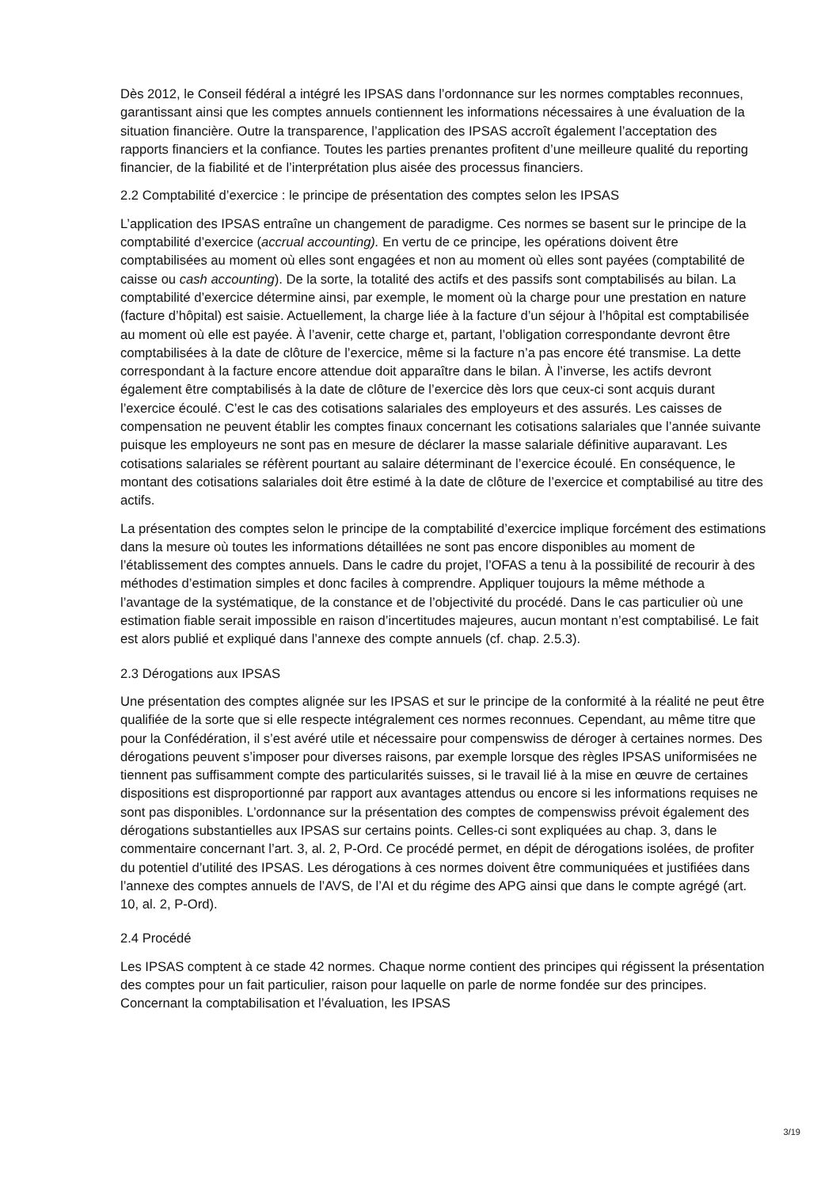Dès 2012, le Conseil fédéral a intégré les IPSAS dans l’ordonnance sur les normes comptables reconnues, garantissant ainsi que les comptes annuels contiennent les informations nécessaires à une évaluation de la situation financière. Outre la transparence, l’application des IPSAS accroît également l’acceptation des rapports financiers et la confiance. Toutes les parties prenantes profitent d’une meilleure qualité du reporting financier, de la fiabilité et de l’interprétation plus aisée des processus financiers.
2.2 Comptabilité d’exercice : le principe de présentation des comptes selon les IPSAS
L’application des IPSAS entraîne un changement de paradigme. Ces normes se basent sur le principe de la comptabilité d’exercice (accrual accounting). En vertu de ce principe, les opérations doivent être comptabilisées au moment où elles sont engagées et non au moment où elles sont payées (comptabilité de caisse ou cash accounting). De la sorte, la totalité des actifs et des passifs sont comptabilisés au bilan. La comptabilité d’exercice détermine ainsi, par exemple, le moment où la charge pour une prestation en nature (facture d’hôpital) est saisie. Actuellement, la charge liée à la facture d’un séjour à l’hôpital est comptabilisée au moment où elle est payée. À l’avenir, cette charge et, partant, l’obligation correspondante devront être comptabilisées à la date de clôture de l’exercice, même si la facture n’a pas encore été transmise. La dette correspondant à la facture encore attendue doit apparaître dans le bilan. À l’inverse, les actifs devront également être comptabilisés à la date de clôture de l’exercice dès lors que ceux-ci sont acquis durant l’exercice écoulé. C’est le cas des cotisations salariales des employeurs et des assurés. Les caisses de compensation ne peuvent établir les comptes finaux concernant les cotisations salariales que l’année suivante puisque les employeurs ne sont pas en mesure de déclarer la masse salariale définitive auparavant. Les cotisations salariales se réfèrent pourtant au salaire déterminant de l’exercice écoulé. En conséquence, le montant des cotisations salariales doit être estimé à la date de clôture de l’exercice et comptabilisé au titre des actifs.
La présentation des comptes selon le principe de la comptabilité d’exercice implique forcément des estimations dans la mesure où toutes les informations détaillées ne sont pas encore disponibles au moment de l’établissement des comptes annuels. Dans le cadre du projet, l’OFAS a tenu à la possibilité de recourir à des méthodes d’estimation simples et donc faciles à comprendre. Appliquer toujours la même méthode a l’avantage de la systématique, de la constance et de l’objectivité du procédé. Dans le cas particulier où une estimation fiable serait impossible en raison d’incertitudes majeures, aucun montant n’est comptabilisé. Le fait est alors publié et expliqué dans l’annexe des compte annuels (cf. chap. 2.5.3).
2.3 Dérogations aux IPSAS
Une présentation des comptes alignée sur les IPSAS et sur le principe de la conformité à la réalité ne peut être qualifiée de la sorte que si elle respecte intégralement ces normes reconnues. Cependant, au même titre que pour la Confédération, il s’est avéré utile et nécessaire pour compenswiss de déroger à certaines normes. Des dérogations peuvent s’imposer pour diverses raisons, par exemple lorsque des règles IPSAS uniformisées ne tiennent pas suffisamment compte des particularités suisses, si le travail lié à la mise en œuvre de certaines dispositions est disproportionné par rapport aux avantages attendus ou encore si les informations requises ne sont pas disponibles. L’ordonnance sur la présentation des comptes de compenswiss prévoit également des dérogations substantielles aux IPSAS sur certains points. Celles-ci sont expliquées au chap. 3, dans le commentaire concernant l’art. 3, al. 2, P-Ord. Ce procédé permet, en dépit de dérogations isolées, de profiter du potentiel d’utilité des IPSAS. Les dérogations à ces normes doivent être communiquées et justifiées dans l’annexe des comptes annuels de l’AVS, de l’AI et du régime des APG ainsi que dans le compte agrégé (art. 10, al. 2, P-Ord).
2.4 Procédé
Les IPSAS comptent à ce stade 42 normes. Chaque norme contient des principes qui régissent la présentation des comptes pour un fait particulier, raison pour laquelle on parle de norme fondée sur des principes. Concernant la comptabilisation et l’évaluation, les IPSAS
3/19